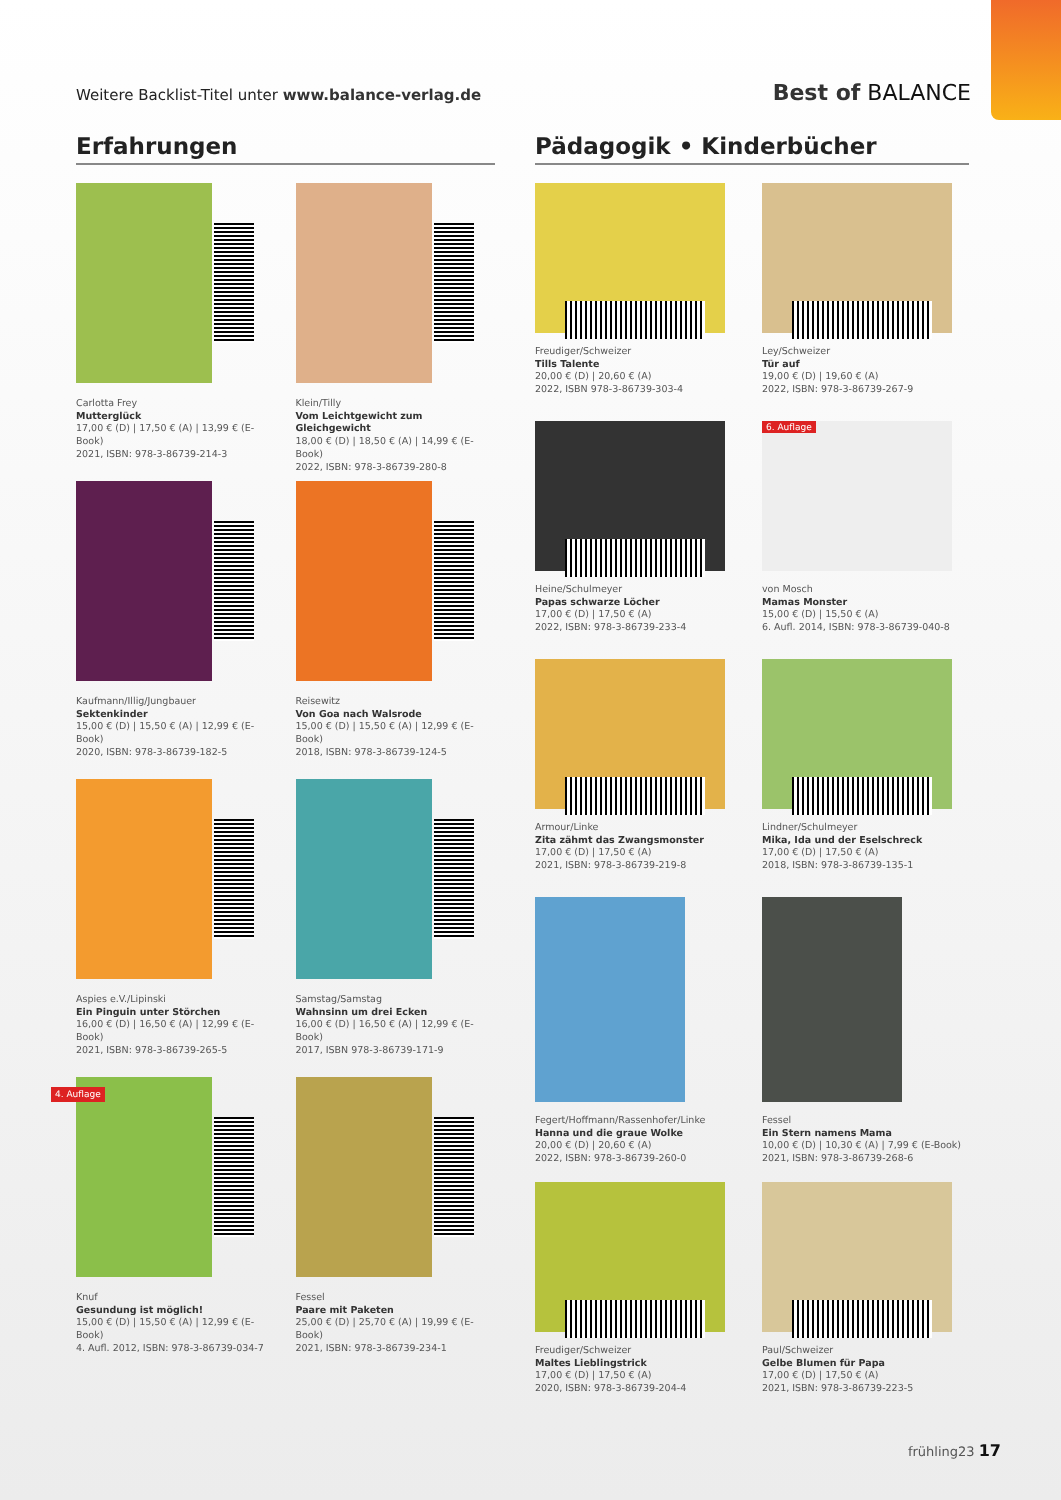Weitere Backlist-Titel unter www.balance-verlag.de
Best of BALANCE
Erfahrungen
Carlotta Frey
Mutterglück
17,00 € (D) | 17,50 € (A) | 13,99 € (E-Book)
2021, ISBN: 978-3-86739-214-3
Klein/Tilly
Vom Leichtgewicht zum Gleichgewicht
18,00 € (D) | 18,50 € (A) | 14,99 € (E-Book)
2022, ISBN: 978-3-86739-280-8
Kaufmann/Illig/Jungbauer
Sektenkinder
15,00 € (D) | 15,50 € (A) | 12,99 € (E-Book)
2020, ISBN: 978-3-86739-182-5
Reisewitz
Von Goa nach Walsrode
15,00 € (D) | 15,50 € (A) | 12,99 € (E-Book)
2018, ISBN: 978-3-86739-124-5
Aspies e.V./Lipinski
Ein Pinguin unter Störchen
16,00 € (D) | 16,50 € (A) | 12,99 € (E-Book)
2021, ISBN: 978-3-86739-265-5
Samstag/Samstag
Wahnsinn um drei Ecken
16,00 € (D) | 16,50 € (A) | 12,99 € (E-Book)
2017, ISBN 978-3-86739-171-9
4. Auflage
Knuf
Gesundung ist möglich!
15,00 € (D) | 15,50 € (A) | 12,99 € (E-Book)
4. Aufl. 2012, ISBN: 978-3-86739-034-7
Fessel
Paare mit Paketen
25,00 € (D) | 25,70 € (A) | 19,99 € (E-Book)
2021, ISBN: 978-3-86739-234-1
Pädagogik • Kinderbücher
Freudiger/Schweizer
Tills Talente
20,00 € (D) | 20,60 € (A)
2022, ISBN 978-3-86739-303-4
Ley/Schweizer
Tür auf
19,00 € (D) | 19,60 € (A)
2022, ISBN: 978-3-86739-267-9
Heine/Schulmeyer
Papas schwarze Löcher
17,00 € (D) | 17,50 € (A)
2022, ISBN: 978-3-86739-233-4
6. Auflage
von Mosch
Mamas Monster
15,00 € (D) | 15,50 € (A)
6. Aufl. 2014, ISBN: 978-3-86739-040-8
Armour/Linke
Zita zähmt das Zwangsmonster
17,00 € (D) | 17,50 € (A)
2021, ISBN: 978-3-86739-219-8
Lindner/Schulmeyer
Mika, Ida und der Eselschreck
17,00 € (D) | 17,50 € (A)
2018, ISBN: 978-3-86739-135-1
Fegert/Hoffmann/Rassenhofer/Linke
Hanna und die graue Wolke
20,00 € (D) | 20,60 € (A)
2022, ISBN: 978-3-86739-260-0
Fessel
Ein Stern namens Mama
10,00 € (D) | 10,30 € (A) | 7,99 € (E-Book)
2021, ISBN: 978-3-86739-268-6
Freudiger/Schweizer
Maltes Lieblingstrick
17,00 € (D) | 17,50 € (A)
2020, ISBN: 978-3-86739-204-4
Paul/Schweizer
Gelbe Blumen für Papa
17,00 € (D) | 17,50 € (A)
2021, ISBN: 978-3-86739-223-5
frühling23 17